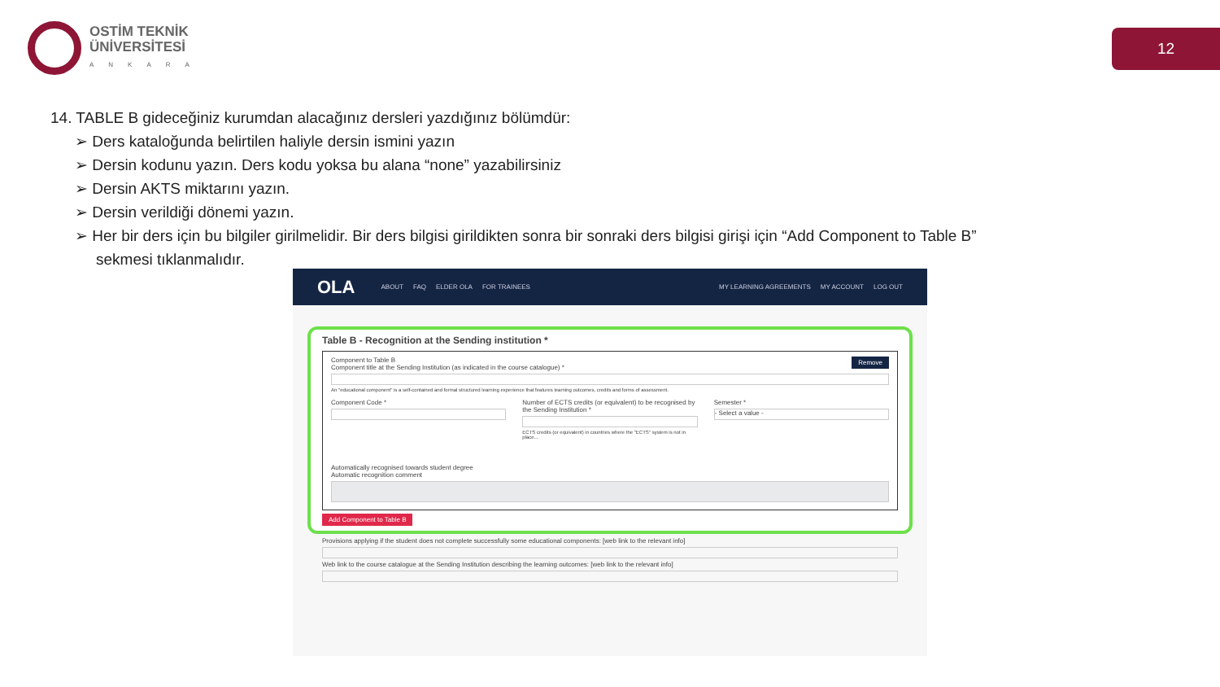OSTİM TEKNİK
ÜNİVERSİTESİ
ANKARA
12
14. TABLE B gideceğiniz kurumdan alacağınız dersleri yazdığınız bölümdür:
➢ Ders kataloğunda belirtilen haliyle dersin ismini yazın
➢ Dersin kodunu yazın. Ders kodu yoksa bu alana “none” yazabilirsiniz
➢ Dersin AKTS miktarını yazın.
➢ Dersin verildiği dönemi yazın.
➢ Her bir ders için bu bilgiler girilmelidir. Bir ders bilgisi girildikten sonra bir sonraki ders bilgisi girişi için “Add Component to Table B” sekmesi tıklanmalıdır.
OLA ABOUT FAQ ELDER OLA FOR TRAINEES MY LEARNING AGREEMENTS MY ACCOUNT LOG OUT
Table B - Recognition at the Sending institution *
Remove
Component to Table B
Component title at the Sending Institution (as indicated in the course catalogue) *
An "educational component" is a self-contained and formal structured learning experience that features learning outcomes, credits and forms of assessment.
Component Code * Number of ECTS credits (or equivalent) to be recognised by the Sending Institution *
ECTS credits (or equivalent) in countries where the "ECTS" system is not in place...
Semester *
- Select a value -
Automatically recognised towards student degree
Automatic recognition comment
Add Component to Table B
Provisions applying if the student does not complete successfully some educational components: [web link to the relevant info]
Web link to the course catalogue at the Sending Institution describing the learning outcomes: [web link to the relevant info]